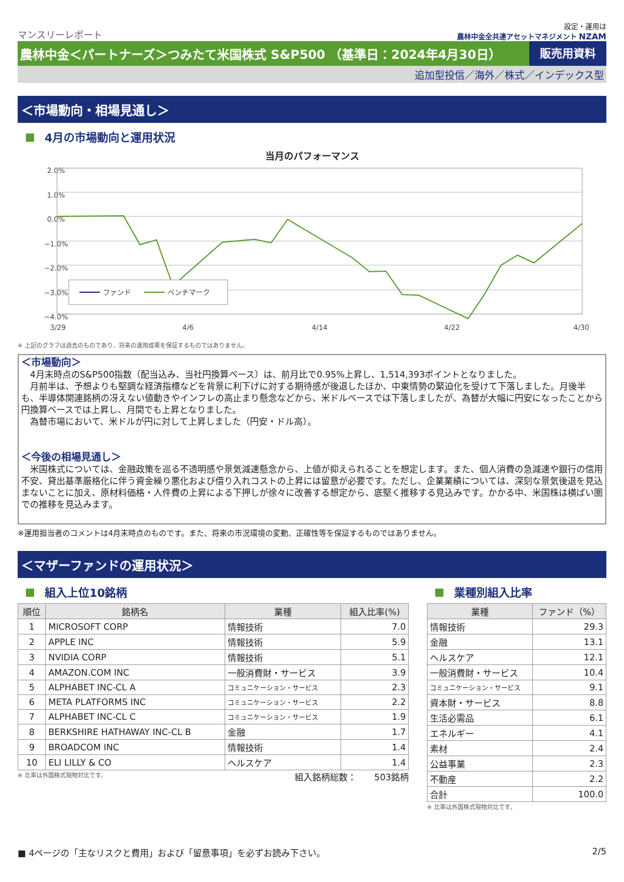マンスリーレポート
設定・運用は
農林中金全共連アセットマネジメント NZAM
農林中金＜パートナーズ＞つみたて米国株式 S&P500 （基準日：2024年4月30日）
販売用資料
追加型投信／海外／株式／インデックス型
＜市場動向・相場見通し＞
4月の市場動向と運用状況
当月のパフォーマンス
2.0%
1.0%
0.0%
−1.0%
−2.0%
−3.0%
−4.0%
ファンド
ベンチマーク
3/29
4/6
4/14
4/22
4/30
※ 上記のグラフは過去のものであり、将来の運用成果を保証するものではありません。
＜市場動向＞
　4月末時点のS&P500指数（配当込み、当社円換算ベース）は、前月比で0.95%上昇し、1,514,393ポイントとなりました。
　月前半は、予想よりも堅調な経済指標などを背景に利下げに対する期待感が後退したほか、中東情勢の緊迫化を受けて下落しました。月後半も、半導体関連銘柄の冴えない値動きやインフレの高止まり懸念などから、米ドルベースでは下落しましたが、為替が大幅に円安になったことから円換算ベースでは上昇し、月間でも上昇となりました。
　為替市場において、米ドルが円に対して上昇しました（円安・ドル高）。
＜今後の相場見通し＞
　米国株式については、金融政策を巡る不透明感や景気減速懸念から、上値が抑えられることを想定します。また、個人消費の急減速や銀行の信用不安、貸出基準厳格化に伴う資金繰り悪化および借り入れコストの上昇には留意が必要です。ただし、企業業績については、深刻な景気後退を見込まないことに加え、原材料価格・人件費の上昇による下押しが徐々に改善する想定から、底堅く推移する見込みです。かかる中、米国株は横ばい圏での推移を見込みます。
※運用担当者のコメントは4月末時点のものです。また、将来の市況環境の変動、正確性等を保証するものではありません。
＜マザーファンドの運用状況＞
組入上位10銘柄
| 順位 | 銘柄名 | 業種 | 組入比率(%) |
| --- | --- | --- | --- |
| 1 | MICROSOFT CORP | 情報技術 | 7.0 |
| 2 | APPLE INC | 情報技術 | 5.9 |
| 3 | NVIDIA CORP | 情報技術 | 5.1 |
| 4 | AMAZON.COM INC | 一般消費財・サービス | 3.9 |
| 5 | ALPHABET INC-CL A | コミュニケーション・サービス | 2.3 |
| 6 | META PLATFORMS INC | コミュニケーション・サービス | 2.2 |
| 7 | ALPHABET INC-CL C | コミュニケーション・サービス | 1.9 |
| 8 | BERKSHIRE HATHAWAY INC-CL B | 金融 | 1.7 |
| 9 | BROADCOM INC | 情報技術 | 1.4 |
| 10 | ELI LILLY & CO | ヘルスケア | 1.4 |
※ 比率は外国株式現物対比です。 組入銘柄総数：　　503銘柄
業種別組入比率
| 業種 | ファンド（%） |
| --- | --- |
| 情報技術 | 29.3 |
| 金融 | 13.1 |
| ヘルスケア | 12.1 |
| 一般消費財・サービス | 10.4 |
| コミュニケーション・サービス | 9.1 |
| 資本財・サービス | 8.8 |
| 生活必需品 | 6.1 |
| エネルギー | 4.1 |
| 素材 | 2.4 |
| 公益事業 | 2.3 |
| 不動産 | 2.2 |
| 合計 | 100.0 |
※ 比率は外国株式現物対比です。
■ 4ページの「主なリスクと費用」および「留意事項」を必ずお読み下さい。 2/5